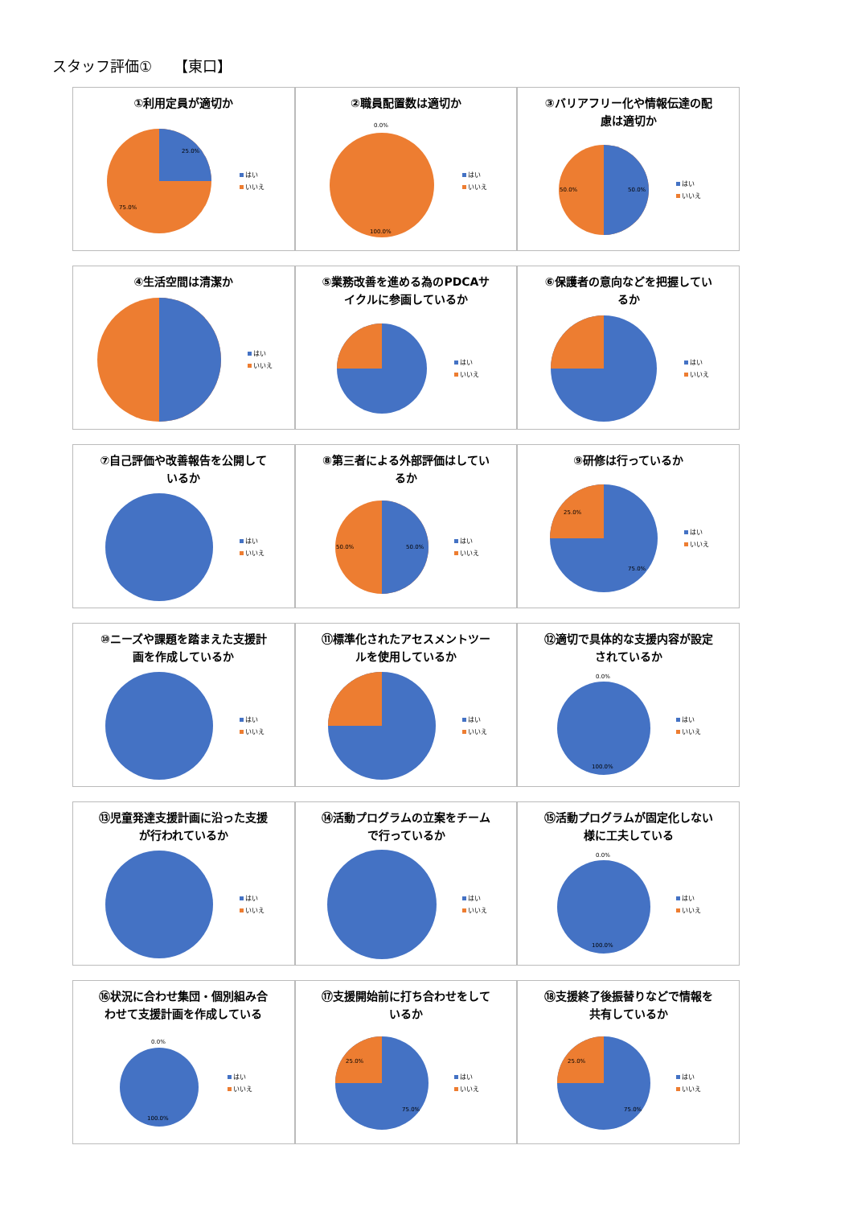スタッフ評価①　　【東口】
①利用定員が適切か
25.0%
75.0%
はい
いいえ
②職員配置数は適切か
0.0%
100.0%
はい
いいえ
③バリアフリー化や情報伝達の配慮は適切か
50.0%
50.0%
はい
いいえ
④生活空間は清潔か
はい
いいえ
⑤業務改善を進める為のPDCAサイクルに参画しているか
はい
いいえ
⑥保護者の意向などを把握しているか
はい
いいえ
⑦自己評価や改善報告を公開しているか
はい
いいえ
⑧第三者による外部評価はしているか
50.0%
50.0%
はい
いいえ
⑨研修は行っているか
25.0%
75.0%
はい
いいえ
⑩ニーズや課題を踏まえた支援計画を作成しているか
はい
いいえ
⑪標準化されたアセスメントツールを使用しているか
はい
いいえ
⑫適切で具体的な支援内容が設定されているか
0.0%
100.0%
はい
いいえ
⑬児童発達支援計画に沿った支援が行われているか
はい
いいえ
⑭活動プログラムの立案をチームで行っているか
はい
いいえ
⑮活動プログラムが固定化しない様に工夫している
0.0%
100.0%
はい
いいえ
⑯状況に合わせ集団・個別組み合わせて支援計画を作成している
0.0%
100.0%
はい
いいえ
⑰支援開始前に打ち合わせをしているか
25.0%
75.0%
はい
いいえ
⑱支援終了後振替りなどで情報を共有しているか
25.0%
75.0%
はい
いいえ